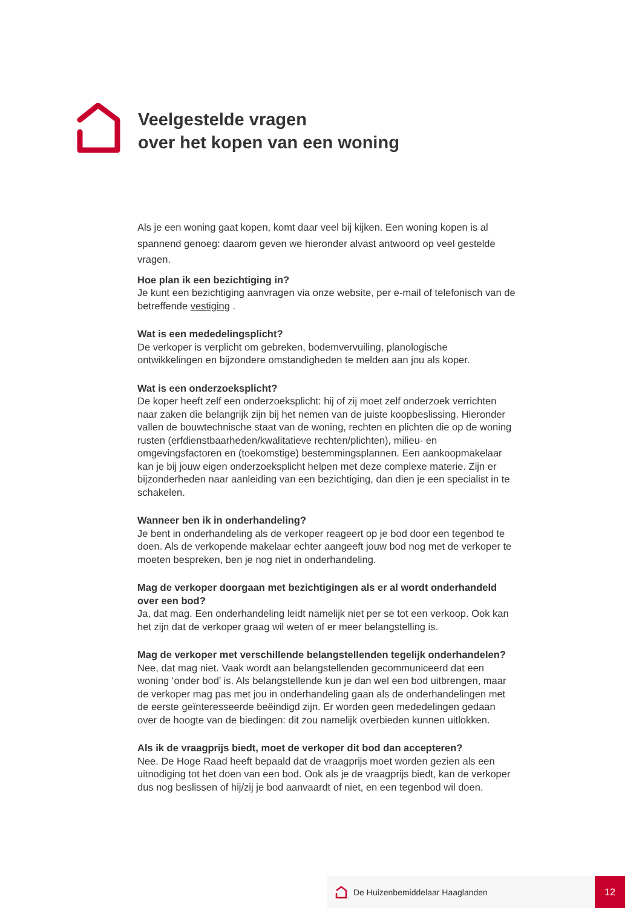Veelgestelde vragen
over het kopen van een woning
Als je een woning gaat kopen, komt daar veel bij kijken. Een woning kopen is al spannend genoeg: daarom geven we hieronder alvast antwoord op veel gestelde vragen.
Hoe plan ik een bezichtiging in?
Je kunt een bezichtiging aanvragen via onze website, per e-mail of telefonisch van de betreffende vestiging .
Wat is een mededelingsplicht?
De verkoper is verplicht om gebreken, bodemvervuiling, planologische ontwikkelingen en bijzondere omstandigheden te melden aan jou als koper.
Wat is een onderzoeksplicht?
De koper heeft zelf een onderzoeksplicht: hij of zij moet zelf onderzoek verrichten naar zaken die belangrijk zijn bij het nemen van de juiste koopbeslissing. Hieronder vallen de bouwtechnische staat van de woning, rechten en plichten die op de woning rusten (erfdienstbaarheden/kwalitatieve rechten/plichten), milieu- en omgevingsfactoren en (toekomstige) bestemmingsplannen. Een aankoopmakelaar kan je bij jouw eigen onderzoeksplicht helpen met deze complexe materie. Zijn er bijzonderheden naar aanleiding van een bezichtiging, dan dien je een specialist in te schakelen.
Wanneer ben ik in onderhandeling?
Je bent in onderhandeling als de verkoper reageert op je bod door een tegenbod te doen. Als de verkopende makelaar echter aangeeft jouw bod nog met de verkoper te moeten bespreken, ben je nog niet in onderhandeling.
Mag de verkoper doorgaan met bezichtigingen als er al wordt onderhandeld over een bod?
Ja, dat mag. Een onderhandeling leidt namelijk niet per se tot een verkoop. Ook kan het zijn dat de verkoper graag wil weten of er meer belangstelling is.
Mag de verkoper met verschillende belangstellenden tegelijk onderhandelen?
Nee, dat mag niet. Vaak wordt aan belangstellenden gecommuniceerd dat een woning ‘onder bod’ is. Als belangstellende kun je dan wel een bod uitbrengen, maar de verkoper mag pas met jou in onderhandeling gaan als de onderhandelingen met de eerste geïnteresseerde beëindigd zijn. Er worden geen mededelingen gedaan over de hoogte van de biedingen: dit zou namelijk overbieden kunnen uitlokken.
Als ik de vraagprijs biedt, moet de verkoper dit bod dan accepteren?
Nee. De Hoge Raad heeft bepaald dat de vraagprijs moet worden gezien als een uitnodiging tot het doen van een bod. Ook als je de vraagprijs biedt, kan de verkoper dus nog beslissen of hij/zij je bod aanvaardt of niet, en een tegenbod wil doen.
De Huizenbemiddelaar Haaglanden 12